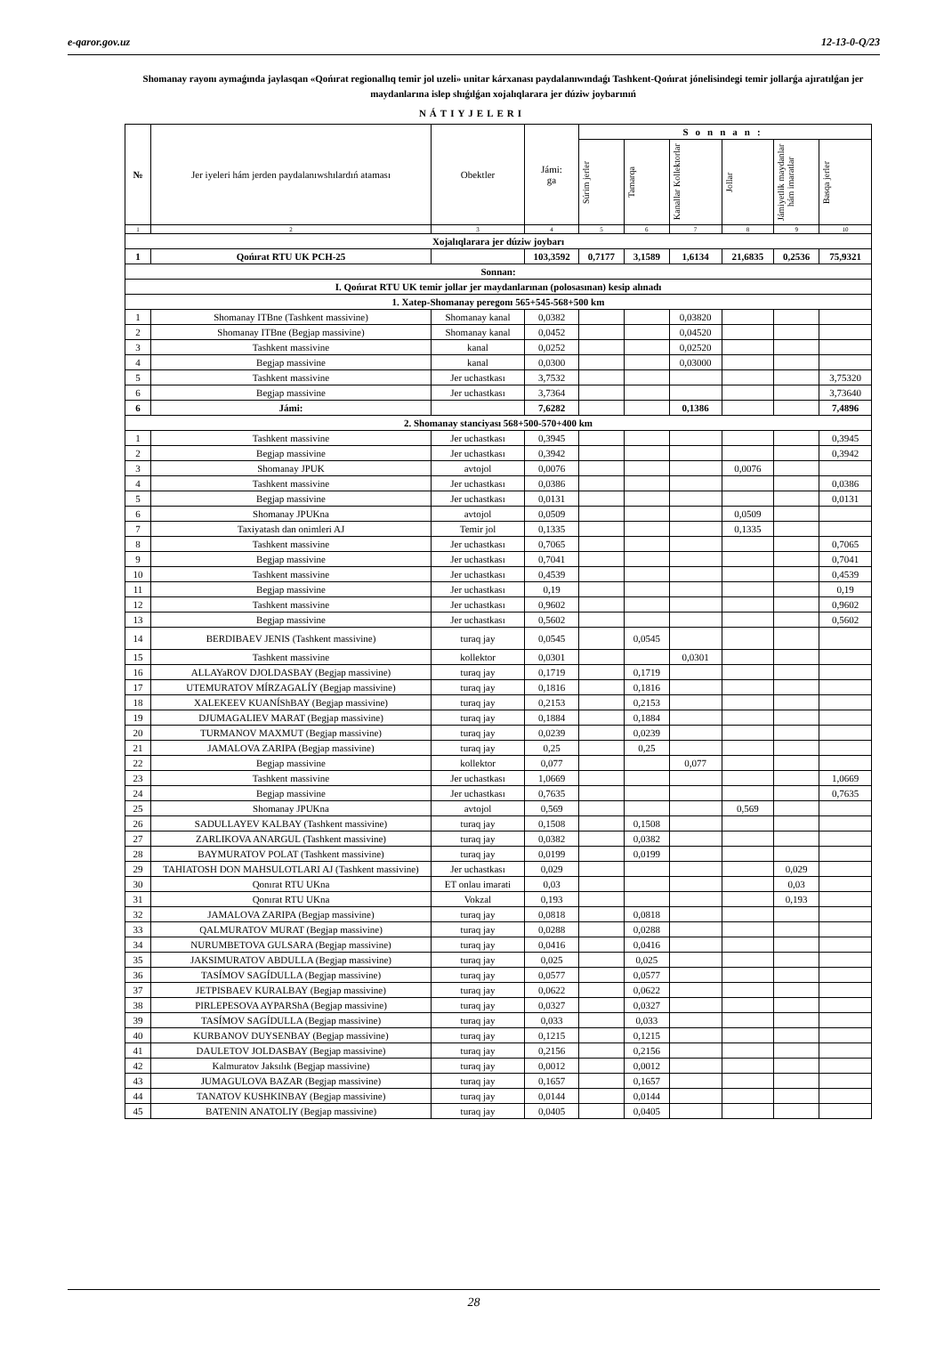e-qaror.gov.uz 12-13-0-Q/23
Shomanay rayonı aymaǵında jaylasqan «Qońırat regionallıq temir jol uzeli» unitar kárxanası paydalanıwındaǵı Tashkent-Qońırat jónelisindegi temir jollarǵa ajıratılǵan jer maydanlarına islep shıǵılǵan xojalıqlarara jer dúziw joybarınıń
NÁTIYJELERI
| № | Jer iyeleri hám jerden paydalanıwshılardıń ataması | Obektler | Jámi: ga | Sonnan: | | | | | |
| --- | --- | --- | --- | --- | --- | --- | --- | --- | --- |
| | | | | Súrim jerler | Tamarqa | Kanallar Kollektorlar | Jollar | Jámiyetlik maydanlar hám imaratlar | Basqa jerler |
| 1 | 2 | 3 | 4 | 5 | 6 | 7 | 8 | 9 | 10 |
| Xojalıqlarara jer dúziw joybarı | | | | | | | | | |
| 1 | Qońırat RTU UK PCH-25 | | 103,3592 | 0,7177 | 3,1589 | 1,6134 | 21,6835 | 0,2536 | 75,9321 |
| Sonnan: | | | | | | | | | |
| I. Qońırat RTU UK temir jollar jer maydanlarınan (polosasınan) kesip alınadı | | | | | | | | | |
| 1. Xatep-Shomanay peregonı 565+545-568+500 km | | | | | | | | | |
| 1 | Shomanay ITBne (Tashkent massivine) | Shomanay kanal | 0,0382 | | | 0,03820 | | | |
| 2 | Shomanay ITBne (Begjap massivine) | Shomanay kanal | 0,0452 | | | 0,04520 | | | |
| 3 | Tashkent massivine | kanal | 0,0252 | | | 0,02520 | | | |
| 4 | Begjap massivine | kanal | 0,0300 | | | 0,03000 | | | |
| 5 | Tashkent massivine | Jer uchastkası | 3,7532 | | | | | | 3,75320 |
| 6 | Begjap massivine | Jer uchastkası | 3,7364 | | | | | | 3,73640 |
| 6 | Jámi: | | 7,6282 | | | 0,1386 | | | 7,4896 |
| 2. Shomanay stanciyası 568+500-570+400 km | | | | | | | | | |
| 1 | Tashkent massivine | Jer uchastkası | 0,3945 | | | | | | 0,3945 |
| 2 | Begjap massivine | Jer uchastkası | 0,3942 | | | | | | 0,3942 |
| 3 | Shomanay JPUK | avtojol | 0,0076 | | | | 0,0076 | | |
| 4 | Tashkent massivine | Jer uchastkası | 0,0386 | | | | | | 0,0386 |
| 5 | Begjap massivine | Jer uchastkası | 0,0131 | | | | | | 0,0131 |
| 6 | Shomanay JPUKna | avtojol | 0,0509 | | | | 0,0509 | | |
| 7 | Taxiyatash dan onimleri AJ | Temir jol | 0,1335 | | | | 0,1335 | | |
| 8 | Tashkent massivine | Jer uchastkası | 0,7065 | | | | | | 0,7065 |
| 9 | Begjap massivine | Jer uchastkası | 0,7041 | | | | | | 0,7041 |
| 10 | Tashkent massivine | Jer uchastkası | 0,4539 | | | | | | 0,4539 |
| 11 | Begjap massivine | Jer uchastkası | 0,19 | | | | | | 0,19 |
| 12 | Tashkent massivine | Jer uchastkası | 0,9602 | | | | | | 0,9602 |
| 13 | Begjap massivine | Jer uchastkası | 0,5602 | | | | | | 0,5602 |
| 14 | BERDIBAEV JENIS (Tashkent massivine) | turaq jay | 0,0545 | | 0,0545 | | | | |
| 15 | Tashkent massivine | kollektor | 0,0301 | | | 0,0301 | | | |
| 16 | ALLAYaROV DJOLDASBAY (Begjap massivine) | turaq jay | 0,1719 | | 0,1719 | | | | |
| 17 | UTEMURATOV MÍRZAGALÍY (Begjap massivine) | turaq jay | 0,1816 | | 0,1816 | | | | |
| 18 | XALEKEEV KUANÍShBAY (Begjap massivine) | turaq jay | 0,2153 | | 0,2153 | | | | |
| 19 | DJUMAGALIEV MARAT (Begjap massivine) | turaq jay | 0,1884 | | 0,1884 | | | | |
| 20 | TURMANOV MAXMUT (Begjap massivine) | turaq jay | 0,0239 | | 0,0239 | | | | |
| 21 | JAMALOVA ZARIPA (Begjap massivine) | turaq jay | 0,25 | | 0,25 | | | | |
| 22 | Begjap massivine | kollektor | 0,077 | | | 0,077 | | | |
| 23 | Tashkent massivine | Jer uchastkası | 1,0669 | | | | | | 1,0669 |
| 24 | Begjap massivine | Jer uchastkası | 0,7635 | | | | | | 0,7635 |
| 25 | Shomanay JPUKna | avtojol | 0,569 | | | | 0,569 | | |
| 26 | SADULLAYEV KALBAY (Tashkent massivine) | turaq jay | 0,1508 | | 0,1508 | | | | |
| 27 | ZARLIKOVA ANARGUL (Tashkent massivine) | turaq jay | 0,0382 | | 0,0382 | | | | |
| 28 | BAYMURATOV POLAT (Tashkent massivine) | turaq jay | 0,0199 | | 0,0199 | | | | |
| 29 | TAHIATOSH DON MAHSULOTLARI AJ (Tashkent massivine) | Jer uchastkası | 0,029 | | | | | 0,029 | |
| 30 | Qonırat RTU UKna | ET onlau imarati | 0,03 | | | | | 0,03 | |
| 31 | Qonırat RTU UKna | Vokzal | 0,193 | | | | | 0,193 | |
| 32 | JAMALOVA ZARIPA (Begjap massivine) | turaq jay | 0,0818 | | 0,0818 | | | | |
| 33 | QALMURATOV MURAT (Begjap massivine) | turaq jay | 0,0288 | | 0,0288 | | | | |
| 34 | NURUMBETOVA GULSARA (Begjap massivine) | turaq jay | 0,0416 | | 0,0416 | | | | |
| 35 | JAKSIMURATOV ABDULLA (Begjap massivine) | turaq jay | 0,025 | | 0,025 | | | | |
| 36 | TASÍMOV SAGÍDULLA (Begjap massivine) | turaq jay | 0,0577 | | 0,0577 | | | | |
| 37 | JETPISBAEV KURALBAY (Begjap massivine) | turaq jay | 0,0622 | | 0,0622 | | | | |
| 38 | PIRLEPESOVA AYPARShA (Begjap massivine) | turaq jay | 0,0327 | | 0,0327 | | | | |
| 39 | TASÍMOV SAGÍDULLA (Begjap massivine) | turaq jay | 0,033 | | 0,033 | | | | |
| 40 | KURBANOV DUYSENBAY (Begjap massivine) | turaq jay | 0,1215 | | 0,1215 | | | | |
| 41 | DAULETOV JOLDASBAY (Begjap massivine) | turaq jay | 0,2156 | | 0,2156 | | | | |
| 42 | Kalmuratov Jaksılık (Begjap massivine) | turaq jay | 0,0012 | | 0,0012 | | | | |
| 43 | JUMAGULOVA BAZAR (Begjap massivine) | turaq jay | 0,1657 | | 0,1657 | | | | |
| 44 | TANATOV KUSHKINBAY (Begjap massivine) | turaq jay | 0,0144 | | 0,0144 | | | | |
| 45 | BATENIN ANATOLIY (Begjap massivine) | turaq jay | 0,0405 | | 0,0405 | | | | |
28